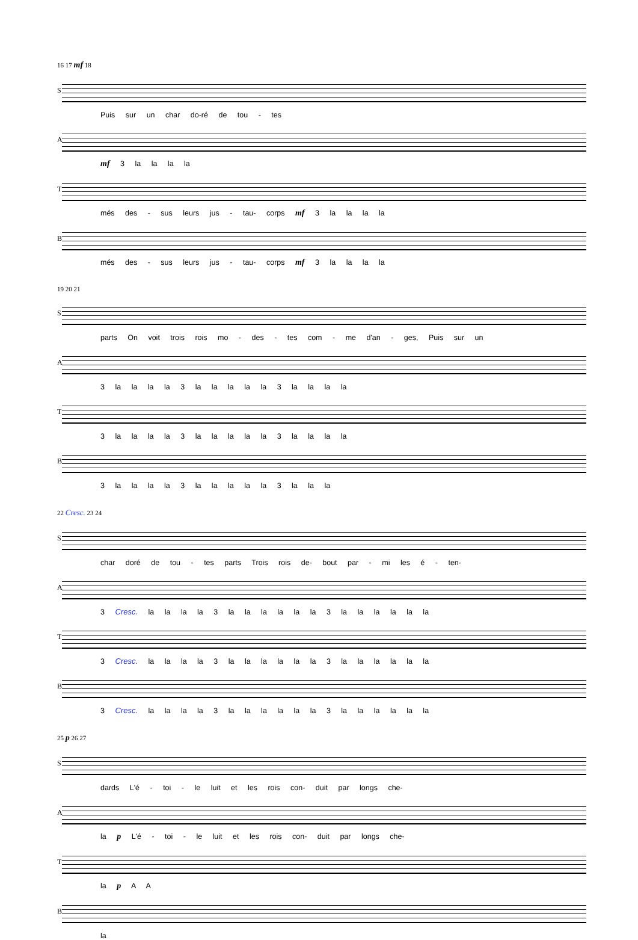16 17 mf 18
S Puis sur un char do-ré de tou - tes
Amf 3 la la la la
Tmés des - sus leurs jus - tau- corps mf 3 la la la la
Bmés des - sus leurs jus - tau- corps mf 3 la la la la
19 20 21
Sparts On voit trois rois mo - des - tes com - me d'an - ges, Puis sur un
A 3 la la la la 3 la la la la la 3 la la la la
T 3 la la la la 3 la la la la la 3 la la la la
B 3 la la la la 3 la la la la la 3 la la la
22 Cresc. 23 24
Schar doré de tou - tes parts Trois rois de- bout par - mi les é - ten-
A 3 Cresc. la la la la 3 la la la la la la 3 la la la la la la
T 3 Cresc. la la la la 3 la la la la la la 3 la la la la la la
B 3 Cresc. la la la la 3 la la la la la la 3 la la la la la la
25 p 26 27
Sdards L'é - toi - le luit et les rois con- duit par longs che-
Ala p L'é - toi - le luit et les rois con- duit par longs che-
Tla p A A
Bla